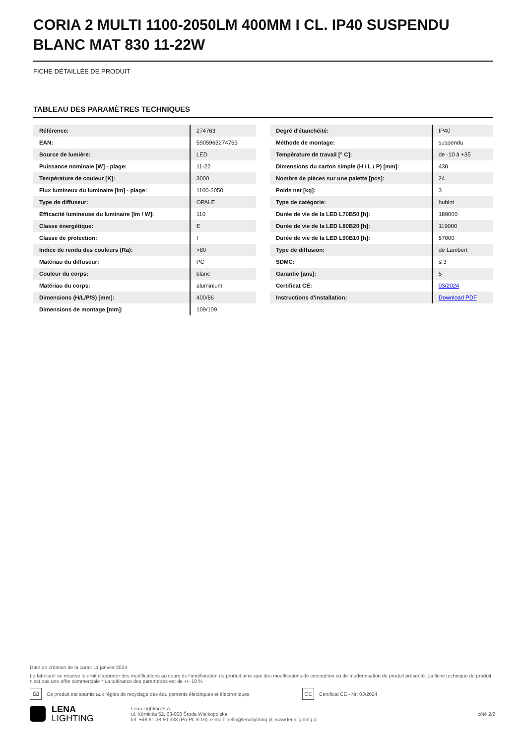CORIA 2 MULTI 1100-2050LM 400MM I CL. IP40 SUSPENDU BLANC MAT 830 11-22W
FICHE DÉTAILLÉE DE PRODUIT
TABLEAU DES PARAMÈTRES TECHNIQUES
| Référence: | 274763 |
| EAN: | 5905963274763 |
| Source de lumière: | LED |
| Puissance nominale [W] - plage: | 11-22 |
| Température de couleur [K]: | 3000 |
| Flux lumineux du luminaire [lm] - plage: | 1100-2050 |
| Type de diffuseur: | OPALE |
| Efficacité lumineuse du luminaire [lm / W]: | 110 |
| Classe énergétique: | E |
| Classe de protection: | I |
| Indice de rendu des couleurs (Ra): | >80 |
| Matériau du diffuseur: | PC |
| Couleur du corps: | blanc |
| Matériau du corps: | aluminium |
| Dimensions (H/L/P/S) [mm]: | 400/86 |
| Dimensions de montage [mm]: | 109/109 |
| Degré d'étanchéité: | IP40 |
| Méthode de montage: | suspendu |
| Température de travail [° C]: | de -10 à +35 |
| Dimensions du carton simple (H / L / P) [mm]: | 430 |
| Nombre de pièces sur une palette [pcs]: | 24 |
| Poids net [kg]: | 3 |
| Type de catégorie: | hublot |
| Durée de vie de la LED L70B50 [h]: | 189000 |
| Durée de vie de la LED L80B20 [h]: | 119000 |
| Durée de vie de la LED L90B10 [h]: | 57000 |
| Type de diffusion: | de Lambert |
| SDMC: | ≤ 3 |
| Garantie [ans]: | 5 |
| Certificat CE: | 03/2024 |
| Instructions d'installation: | Download PDF |
Date de création de la carte: 11 janvier 2024
Le fabricant se réserve le droit d'apporter des modifications au cours de l'amélioration du produit ainsi que des modifications de conception ou de modernisation du produit présenté. La fiche technique du produit n'est pas une offre commerciale * La tolérance des paramètres est de +/- 10 %
⌧
Ce produit est soumis aux règles de recyclage des équipements électriques et électroniques
CE
Certificat CE - Nr: 03/2024
LENA
LIGHTING
Lena Lighting S.A.
ul. Kórnicka 52, 63-000 Środa Wielkopolska
tel. +48 61 28 60 333 (Pn-Pt, 8-16), e-mail: hello@lenalighting.pl, www.lenalighting.pl
côté 2/2